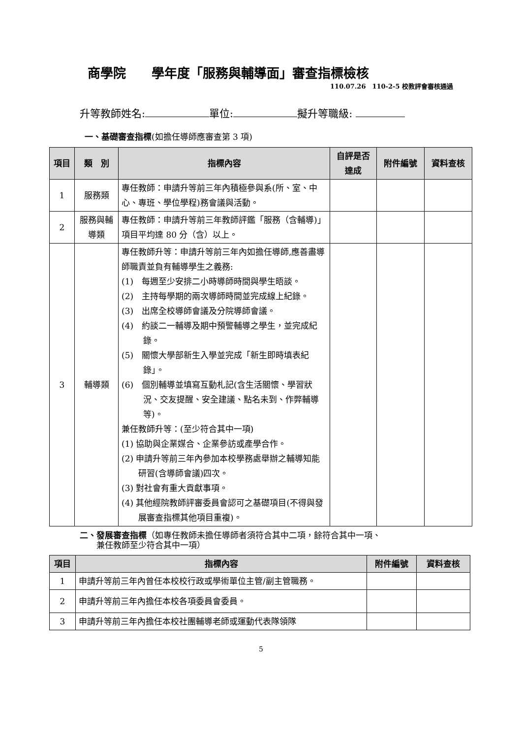商學院　　學年度「服務與輔導面」審查指標檢核
110.07.26　110-2-5 校教評會審核通過
升等教師姓名: 單位: 擬升等職級:
一、基礎審查指標(如擔任導師應審查第 3 項)
| 項目 | 類 別 | 指標內容 | 自評是否達成 | 附件編號 | 資料查核 |
| --- | --- | --- | --- | --- | --- |
| 1 | 服務類 | 專任教師：申請升等前三年內積極參與系(所、室、中心、專班、學位學程)務會議與活動。 | | | |
| 2 | 服務與輔導類 | 專任教師：申請升等前三年教師評鑑「服務（含輔導)」項目平均達 80 分（含）以上。 | | | |
| 3 | 輔導類 | 專任教師升等：申請升等前三年內如擔任導師,應善盡導師職責並負有輔導學生之義務: (1) 每週至少安排二小時導師時間與學生晤談。 (2) 主持每學期的兩次導師時間並完成線上紀錄。 (3) 出席全校導師會議及分院導師會議。 (4) 約談二一輔導及期中預警輔導之學生，並完成紀錄。 (5) 關懷大學部新生入學並完成「新生即時填表紀錄」。 (6) 個別輔導並填寫互動札記(含生活關懷、學習狀況、交友提醒、安全建議、點名未到、作弊輔導等)。 兼任教師升等：(至少符合其中一項) (1) 協助與企業媒合、企業參訪或產學合作。 (2) 申請升等前三年內參加本校學務處舉辦之輔導知能研習(含導師會議)四次。 (3) 對社會有重大貢獻事項。 (4) 其他經院教師評審委員會認可之基礎項目(不得與發展審查指標其他項目重複)。 | | | |
二、發展審查指標（如專任教師未擔任導師者須符合其中二項，餘符合其中一項、
　　兼任教師至少符合其中一項）
| 項目 | 指標內容 | 附件編號 | 資料查核 |
| --- | --- | --- | --- |
| 1 | 申請升等前三年內曾任本校校行政或學術單位主管/副主管職務。 | | |
| 2 | 申請升等前三年內擔任本校各項委員會委員。 | | |
| 3 | 申請升等前三年內擔任本校社團輔導老師或運動代表隊領隊 | | |
5